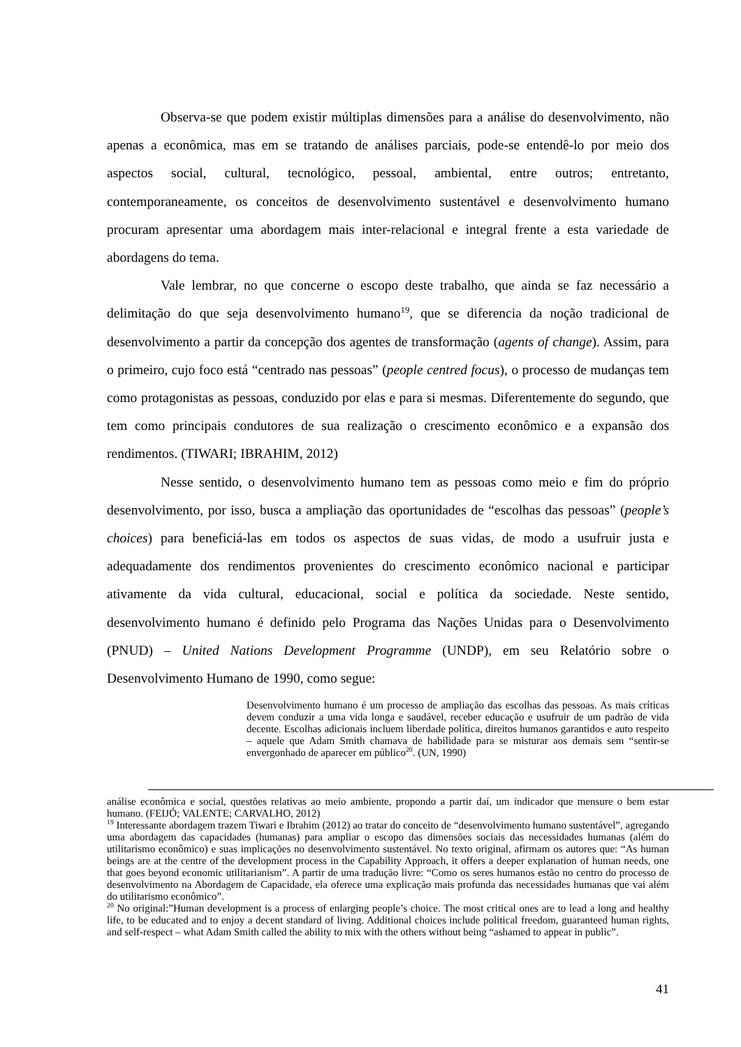Observa-se que podem existir múltiplas dimensões para a análise do desenvolvimento, não apenas a econômica, mas em se tratando de análises parciais, pode-se entendê-lo por meio dos aspectos social, cultural, tecnológico, pessoal, ambiental, entre outros; entretanto, contemporaneamente, os conceitos de desenvolvimento sustentável e desenvolvimento humano procuram apresentar uma abordagem mais inter-relacional e integral frente a esta variedade de abordagens do tema.
Vale lembrar, no que concerne o escopo deste trabalho, que ainda se faz necessário a delimitação do que seja desenvolvimento humano<sup>19</sup>, que se diferencia da noção tradicional de desenvolvimento a partir da concepção dos agentes de transformação (agents of change). Assim, para o primeiro, cujo foco está “centrado nas pessoas” (people centred focus), o processo de mudanças tem como protagonistas as pessoas, conduzido por elas e para si mesmas. Diferentemente do segundo, que tem como principais condutores de sua realização o crescimento econômico e a expansão dos rendimentos. (TIWARI; IBRAHIM, 2012)
Nesse sentido, o desenvolvimento humano tem as pessoas como meio e fim do próprio desenvolvimento, por isso, busca a ampliação das oportunidades de “escolhas das pessoas” (people’s choices) para beneficiá-las em todos os aspectos de suas vidas, de modo a usufruir justa e adequadamente dos rendimentos provenientes do crescimento econômico nacional e participar ativamente da vida cultural, educacional, social e política da sociedade. Neste sentido, desenvolvimento humano é definido pelo Programa das Nações Unidas para o Desenvolvimento (PNUD) – United Nations Development Programme (UNDP), em seu Relatório sobre o Desenvolvimento Humano de 1990, como segue:
Desenvolvimento humano é um processo de ampliação das escolhas das pessoas. As mais críticas devem conduzir a uma vida longa e saudável, receber educação e usufruir de um padrão de vida decente. Escolhas adicionais incluem liberdade política, direitos humanos garantidos e auto respeito – aquele que Adam Smith chamava de habilidade para se misturar aos demais sem “sentir-se envergonhado de aparecer em público<sup>20</sup>. (UN, 1990)
análise econômica e social, questões relativas ao meio ambiente, propondo a partir daí, um indicador que mensure o bem estar humano. (FEIJÓ; VALENTE; CARVALHO, 2012)
<sup>19</sup> Interessante abordagem trazem Tiwari e Ibrahim (2012) ao tratar do conceito de “desenvolvimento humano sustentável”, agregando uma abordagem das capacidades (humanas) para ampliar o escopo das dimensões sociais das necessidades humanas (além do utilitarismo econômico) e suas implicações no desenvolvimento sustentável. No texto original, afirmam os autores que: “As human beings are at the centre of the development process in the Capability Approach, it offers a deeper explanation of human needs, one that goes beyond economic utilitarianism”. A partir de uma tradução livre: “Como os seres humanos estão no centro do processo de desenvolvimento na Abordagem de Capacidade, ela oferece uma explicação mais profunda das necessidades humanas que vai além do utilitarismo econômico”.
<sup>20</sup> No original:”Human development is a process of enlarging people’s choice. The most critical ones are to lead a long and healthy life, to be educated and to enjoy a decent standard of living. Additional choices include political freedom, guaranteed human rights, and self-respect – what Adam Smith called the ability to mix with the others without being “ashamed to appear in public”.
41